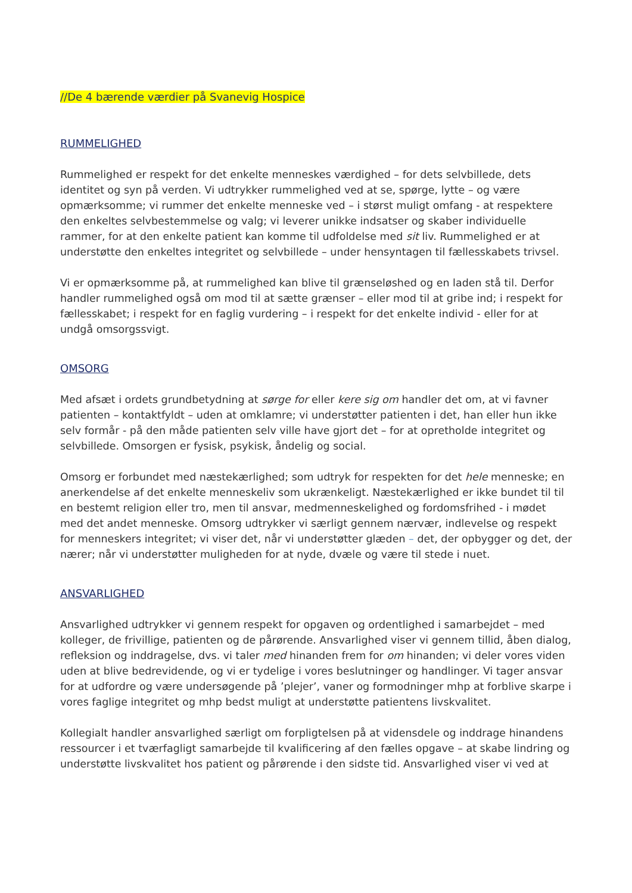//De 4 bærende værdier på Svanevig Hospice
RUMMELIGHED
Rummelighed er respekt for det enkelte menneskes værdighed – for dets selvbillede, dets identitet og syn på verden. Vi udtrykker rummelighed ved at se, spørge, lytte – og være opmærksomme; vi rummer det enkelte menneske ved – i størst muligt omfang - at respektere den enkeltes selvbestemmelse og valg; vi leverer unikke indsatser og skaber individuelle rammer, for at den enkelte patient kan komme til udfoldelse med sit liv. Rummelighed er at understøtte den enkeltes integritet og selvbillede – under hensyntagen til fællesskabets trivsel.
Vi er opmærksomme på, at rummelighed kan blive til grænseløshed og en laden stå til. Derfor handler rummelighed også om mod til at sætte grænser – eller mod til at gribe ind; i respekt for fællesskabet; i respekt for en faglig vurdering – i respekt for det enkelte individ - eller for at undgå omsorgssvigt.
OMSORG
Med afsæt i ordets grundbetydning at sørge for eller kere sig om handler det om, at vi favner patienten – kontaktfyldt – uden at omklamre; vi understøtter patienten i det, han eller hun ikke selv formår - på den måde patienten selv ville have gjort det – for at opretholde integritet og selvbillede. Omsorgen er fysisk, psykisk, åndelig og social.
Omsorg er forbundet med næstekærlighed; som udtryk for respekten for det hele menneske; en anerkendelse af det enkelte menneskeliv som ukrænkeligt. Næstekærlighed er ikke bundet til til en bestemt religion eller tro, men til ansvar, medmenneskelighed og fordomsfrihed - i mødet med det andet menneske. Omsorg udtrykker vi særligt gennem nærvær, indlevelse og respekt for menneskers integritet; vi viser det, når vi understøtter glæden – det, der opbygger og det, der nærer; når vi understøtter muligheden for at nyde, dvæle og være til stede i nuet.
ANSVARLIGHED
Ansvarlighed udtrykker vi gennem respekt for opgaven og ordentlighed i samarbejdet – med kolleger, de frivillige, patienten og de pårørende. Ansvarlighed viser vi gennem tillid, åben dialog, refleksion og inddragelse, dvs. vi taler med hinanden frem for om hinanden; vi deler vores viden uden at blive bedrevidende, og vi er tydelige i vores beslutninger og handlinger. Vi tager ansvar for at udfordre og være undersøgende på ’plejer’, vaner og formodninger mhp at forblive skarpe i vores faglige integritet og mhp bedst muligt at understøtte patientens livskvalitet.
Kollegialt handler ansvarlighed særligt om forpligtelsen på at vidensdele og inddrage hinandens ressourcer i et tværfagligt samarbejde til kvalificering af den fælles opgave – at skabe lindring og understøtte livskvalitet hos patient og pårørende i den sidste tid. Ansvarlighed viser vi ved at